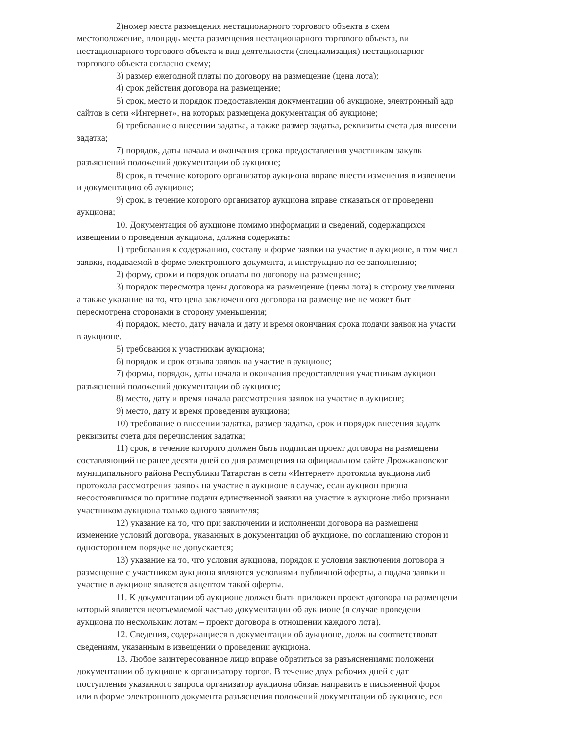2)номер места размещения нестационарного торгового объекта в схем
местоположение, площадь места размещения нестационарного торгового объекта, ви
нестационарного торгового объекта и вид деятельности (специализация) нестационарног
торгового объекта согласно схему;
3) размер ежегодной платы по договору на размещение (цена лота);
4) срок действия договора на размещение;
5) срок, место и порядок предоставления документации об аукционе, электронный адр
сайтов в сети «Интернет», на которых размещена документация об аукционе;
6) требование о внесении задатка, а также размер задатка, реквизиты счета для внесени
задатка;
7) порядок, даты начала и окончания срока предоставления участникам закупк
разъяснений положений документации об аукционе;
8) срок, в течение которого организатор аукциона вправе внести изменения в извещени
и документацию об аукционе;
9) срок, в течение которого организатор аукциона вправе отказаться от проведени
аукциона;
10. Документация об аукционе помимо информации и сведений, содержащихся
извещении о проведении аукциона, должна содержать:
1) требования к содержанию, составу и форме заявки на участие в аукционе, в том числ
заявки, подаваемой в форме электронного документа, и инструкцию по ее заполнению;
2) форму, сроки и порядок оплаты по договору на размещение;
3) порядок пересмотра цены договора на размещение (цены лота) в сторону увеличени
а также указание на то, что цена заключенного договора на размещение не может быт
пересмотрена сторонами в сторону уменьшения;
4) порядок, место, дату начала и дату и время окончания срока подачи заявок на участи
в аукционе.
5) требования к участникам аукциона;
6) порядок и срок отзыва заявок на участие в аукционе;
7) формы, порядок, даты начала и окончания предоставления участникам аукцион
разъяснений положений документации об аукционе;
8) место, дату и время начала рассмотрения заявок на участие в аукционе;
9) место, дату и время проведения аукциона;
10) требование о внесении задатка, размер задатка, срок и порядок внесения задатк
реквизиты счета для перечисления задатка;
11) срок, в течение которого должен быть подписан проект договора на размещени
составляющий не ранее десяти дней со дня размещения на официальном сайте Дрожжановског
муниципального района Республики Татарстан в сети «Интернет» протокола аукциона либ
протокола рассмотрения заявок на участие в аукционе в случае, если аукцион призна
несостоявшимся по причине подачи единственной заявки на участие в аукционе либо признани
участником аукциона только одного заявителя;
12) указание на то, что при заключении и исполнении договора на размещени
изменение условий договора, указанных в документации об аукционе, по соглашению сторон и
одностороннем порядке не допускается;
13) указание на то, что условия аукциона, порядок и условия заключения договора н
размещение с участником аукциона являются условиями публичной оферты, а подача заявки н
участие в аукционе является акцептом такой оферты.
11. К документации об аукционе должен быть приложен проект договора на размещени
который является неотъемлемой частью документации об аукционе (в случае проведени
аукциона по нескольким лотам – проект договора в отношении каждого лота).
12. Сведения, содержащиеся в документации об аукционе, должны соответствоват
сведениям, указанным в извещении о проведении аукциона.
13. Любое заинтересованное лицо вправе обратиться за разъяснениями положени
документации об аукционе к организатору торгов. В течение двух рабочих дней с дат
поступления указанного запроса организатор аукциона обязан направить в письменной форм
или в форме электронного документа разъяснения положений документации об аукционе, есл